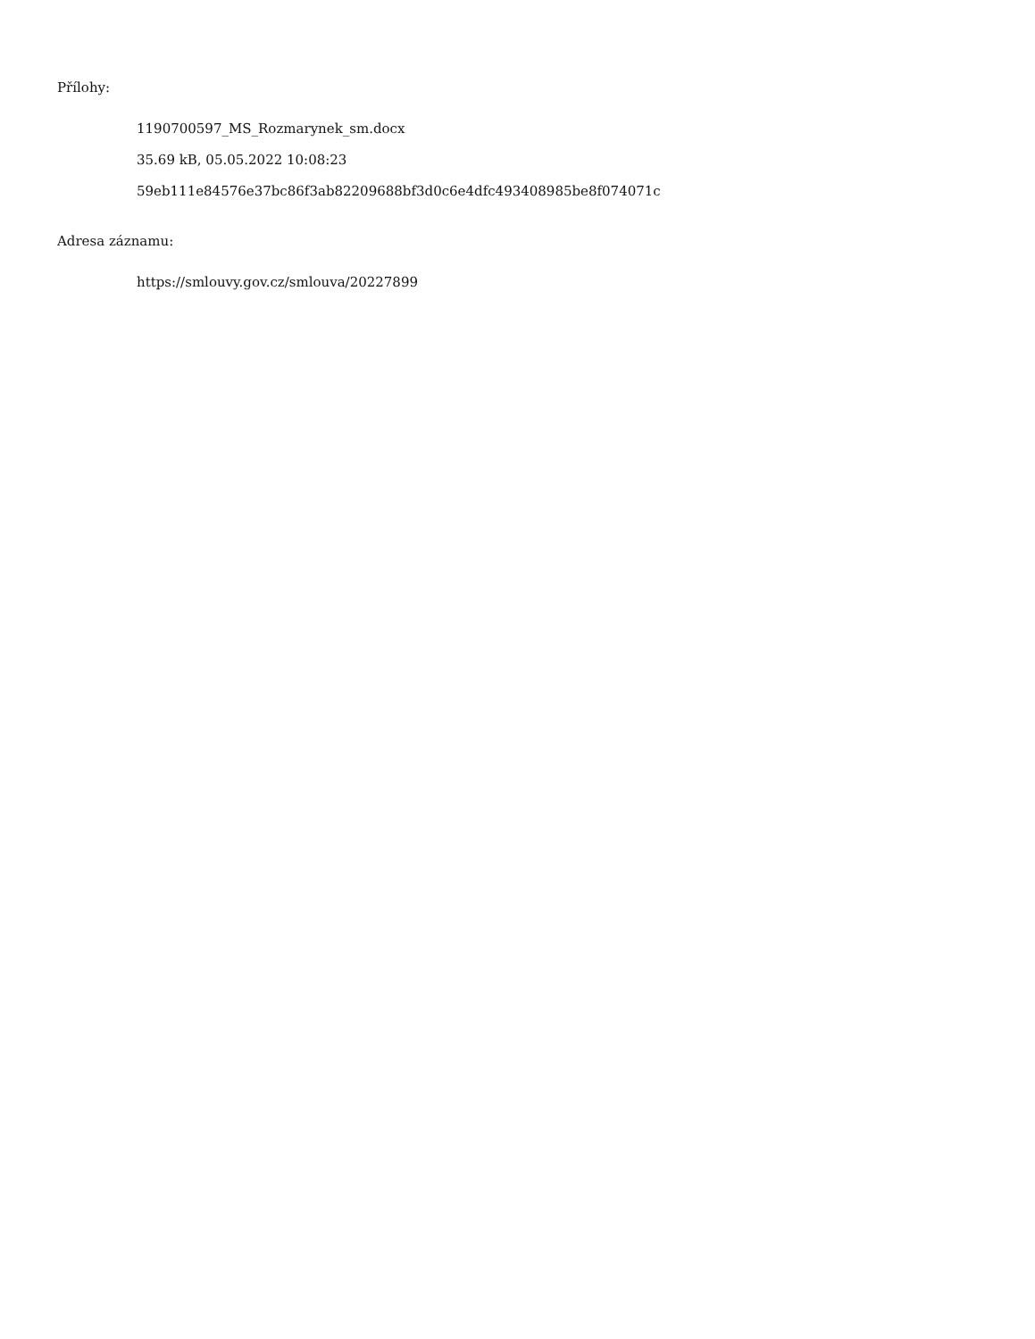Přílohy:
1190700597_MS_Rozmarynek_sm.docx
35.69 kB, 05.05.2022 10:08:23
59eb111e84576e37bc86f3ab82209688bf3d0c6e4dfc493408985be8f074071c
Adresa záznamu:
https://smlouvy.gov.cz/smlouva/20227899